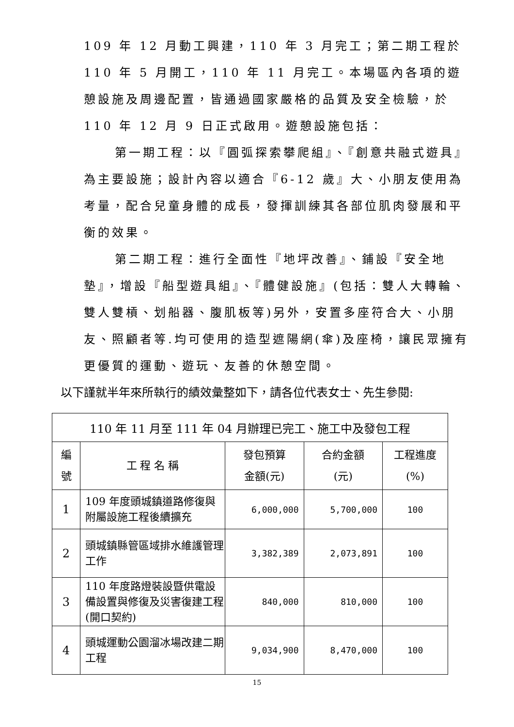109 年 12 月動工興建，110 年 3 月完工；第二期工程於 110 年 5 月開工，110 年 11 月完工。本場區內各項的遊憩設施及周邊配置，皆通過國家嚴格的品質及安全檢驗，於 110 年 12 月 9 日正式啟用。遊憩設施包括：
第一期工程：以『圓弧探索攀爬組』、『創意共融式遊具』為主要設施；設計內容以適合『6-12 歲』大、小朋友使用為考量，配合兒童身體的成長，發揮訓練其各部位肌肉發展和平衡的效果。
第二期工程：進行全面性『地坪改善』、鋪設『安全地墊』，增設『船型遊具組』、『體健設施』(包括：雙人大轉輪、雙人雙槓、划船器、腹肌板等)另外，安置多座符合大、小朋友、照顧者等.均可使用的造型遮陽網(傘)及座椅，讓民眾擁有更優質的運動、遊玩、友善的休憩空間。
以下謹就半年來所執行的績效彙整如下，請各位代表女士、先生參閱:
| 110 年 11 月至 111 年 04 月辦理已完工、施工中及發包工程 | | | | |
| 編 號 | 工 程 名 稱 | 發包預算 金額(元) | 合約金額 (元) | 工程進度 (%) |
| 1 | 109 年度頭城鎮道路修復與附屬設施工程後續擴充 | 6,000,000 | 5,700,000 | 100 |
| 2 | 頭城鎮縣管區域排水維護管理工作 | 3,382,389 | 2,073,891 | 100 |
| 3 | 110 年度路燈裝設暨供電設備設置與修復及災害復建工程(開口契約) | 840,000 | 810,000 | 100 |
| 4 | 頭城運動公園溜冰場改建二期工程 | 9,034,900 | 8,470,000 | 100 |
15